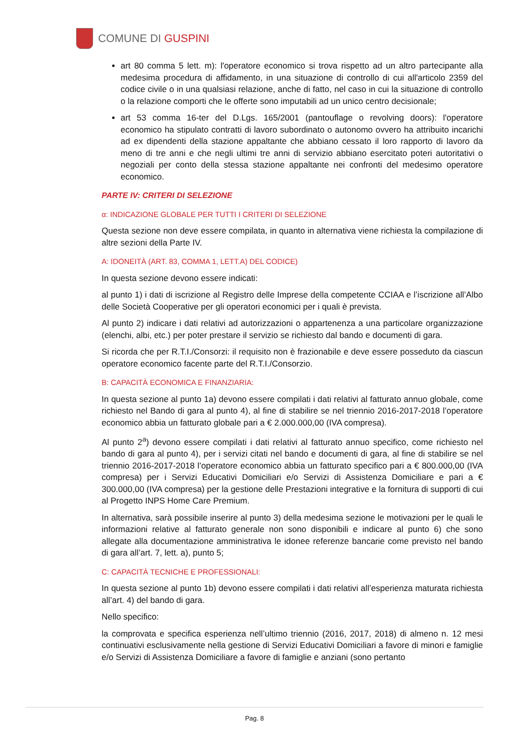COMUNE DI GUSPINI
art 80 comma 5 lett. m): l'operatore economico si trova rispetto ad un altro partecipante alla medesima procedura di affidamento, in una situazione di controllo di cui all'articolo 2359 del codice civile o in una qualsiasi relazione, anche di fatto, nel caso in cui la situazione di controllo o la relazione comporti che le offerte sono imputabili ad un unico centro decisionale;
art 53 comma 16-ter del D.Lgs. 165/2001 (pantouflage o revolving doors): l'operatore economico ha stipulato contratti di lavoro subordinato o autonomo ovvero ha attribuito incarichi ad ex dipendenti della stazione appaltante che abbiano cessato il loro rapporto di lavoro da meno di tre anni e che negli ultimi tre anni di servizio abbiano esercitato poteri autoritativi o negoziali per conto della stessa stazione appaltante nei confronti del medesimo operatore economico.
PARTE IV: CRITERI DI SELEZIONE
α: INDICAZIONE GLOBALE PER TUTTI I CRITERI DI SELEZIONE
Questa sezione non deve essere compilata, in quanto in alternativa viene richiesta la compilazione di altre sezioni della Parte IV.
A: IDONEITÀ (ART. 83, COMMA 1, LETT.A) DEL CODICE)
In questa sezione devono essere indicati:
al punto 1) i dati di iscrizione al Registro delle Imprese della competente CCIAA e l’iscrizione all’Albo delle Società Cooperative per gli operatori economici per i quali è prevista.
Al punto 2) indicare i dati relativi ad autorizzazioni o appartenenza a una particolare organizzazione (elenchi, albi, etc.) per poter prestare il servizio se richiesto dal bando e documenti di gara.
Si ricorda che per R.T.I./Consorzi: il requisito non è frazionabile e deve essere posseduto da ciascun operatore economico facente parte del R.T.I./Consorzio.
B: CAPACITÀ ECONOMICA E FINANZIARIA:
In questa sezione al punto 1a) devono essere compilati i dati relativi al fatturato annuo globale, come richiesto nel Bando di gara al punto 4), al fine di stabilire se nel triennio 2016-2017-2018 l’operatore economico abbia un fatturato globale pari a € 2.000.000,00 (IVA compresa).
Al punto 2<sup>a</sup>) devono essere compilati i dati relativi al fatturato annuo specifico, come richiesto nel bando di gara al punto 4), per i servizi citati nel bando e documenti di gara, al fine di stabilire se nel triennio 2016-2017-2018 l’operatore economico abbia un fatturato specifico pari a € 800.000,00 (IVA compresa) per i Servizi Educativi Domiciliari e/o Servizi di Assistenza Domiciliare e pari a € 300.000,00 (IVA compresa) per la gestione delle Prestazioni integrative e la fornitura di supporti di cui al Progetto INPS Home Care Premium.
In alternativa, sarà possibile inserire al punto 3) della medesima sezione le motivazioni per le quali le informazioni relative al fatturato generale non sono disponibili e indicare al punto 6) che sono allegate alla documentazione amministrativa le idonee referenze bancarie come previsto nel bando di gara all’art. 7, lett. a), punto 5;
C: CAPACITÀ TECNICHE E PROFESSIONALI:
In questa sezione al punto 1b) devono essere compilati i dati relativi all’esperienza maturata richiesta all’art. 4) del bando di gara.
Nello specifico:
la comprovata e specifica esperienza nell’ultimo triennio (2016, 2017, 2018) di almeno n. 12 mesi continuativi esclusivamente nella gestione di Servizi Educativi Domiciliari a favore di minori e famiglie e/o Servizi di Assistenza Domiciliare a favore di famiglie e anziani (sono pertanto
Pag. 8